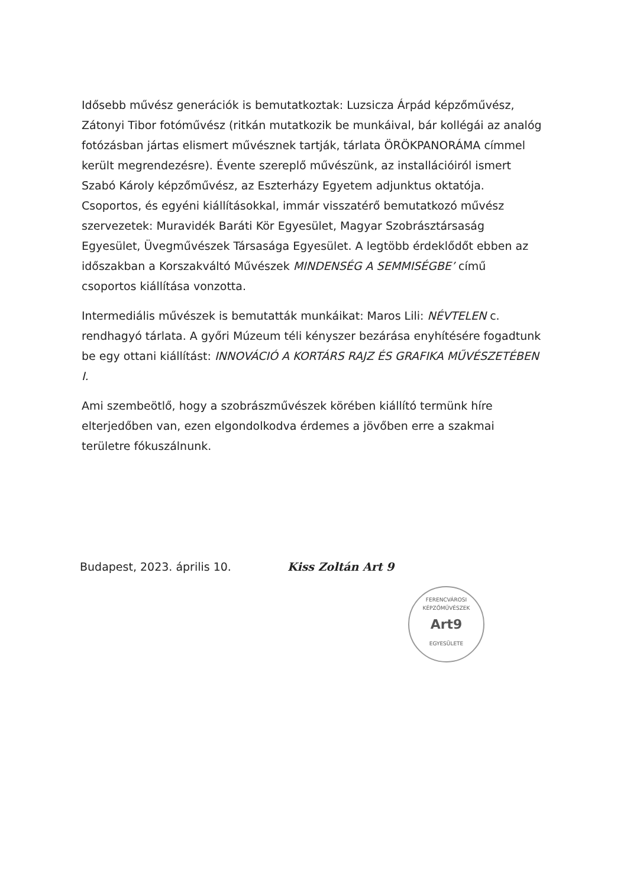Idősebb művész generációk is bemutatkoztak: Luzsicza Árpád képzőművész, Zátonyi Tibor fotóművész (ritkán mutatkozik be munkáival, bár kollégái az analóg fotózásban jártas elismert művésznek tartják, tárlata ÖRÖKPANORÁMA címmel került megrendezésre). Évente szereplő művészünk, az installációiról ismert Szabó Károly képzőművész, az Eszterházy Egyetem adjunktus oktatója. Csoportos, és egyéni kiállításokkal, immár visszatérő bemutatkozó művész szervezetek: Muravidék Baráti Kör Egyesület, Magyar Szobrásztársaság Egyesület, Üvegművészek Társasága Egyesület. A legtöbb érdeklődőt ebben az időszakban a Korszakváltó Művészek MINDENSÉG A SEMMISÉGBE’ című csoportos kiállítása vonzotta.
Intermediális művészek is bemutatták munkáikat: Maros Lili: NÉVTELEN c. rendhagyó tárlata. A győri Múzeum téli kényszer bezárása enyhítésére fogadtunk be egy ottani kiállítást: INNOVÁCIÓ A KORTÁRS RAJZ ÉS GRAFIKA MŰVÉSZETÉBEN I.
Ami szembeötlő, hogy a szobrászművészek körében kiállító termünk híre elterjedőben van, ezen elgondolkodva érdemes a jövőben erre a szakmai területre fókuszálnunk.
Budapest, 2023. április 10. Kiss Zoltán Art 9
FERENCVÁROSI KÉPZŐMŰVÉSZEK
Art9
EGYESÜLETE